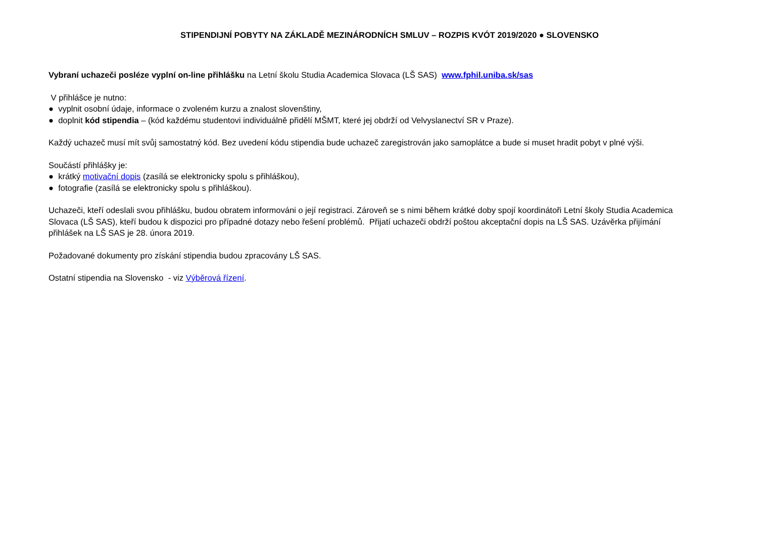STIPENDIJNÍ POBYTY NA ZÁKLADĚ MEZINÁRODNÍCH SMLUV – ROZPIS KVÓT 2019/2020 ● SLOVENSKO
Vybraní uchazeči posléze vyplní on-line přihlášku na Letní školu Studia Academica Slovaca (LŠ SAS) www.fphil.uniba.sk/sas
V přihlášce je nutno:
● vyplnit osobní údaje, informace o zvoleném kurzu a znalost slovenštiny,
● doplnit kód stipendia – (kód každému studentovi individuálně přidělí MŠMT, které jej obdrží od Velvyslanectví SR v Praze).
Každý uchazeč musí mít svůj samostatný kód. Bez uvedení kódu stipendia bude uchazeč zaregistrován jako samoplátce a bude si muset hradit pobyt v plné výši.
Součástí přihlášky je:
● krátký motivační dopis (zasílá se elektronicky spolu s přihláškou),
● fotografie (zasílá se elektronicky spolu s přihláškou).
Uchazeči, kteří odeslali svou přihlášku, budou obratem informováni o její registraci. Zároveň se s nimi během krátké doby spojí koordinátoři Letní školy Studia Academica Slovaca (LŠ SAS), kteří budou k dispozici pro případné dotazy nebo řešení problémů. Přijatí uchazeči obdrží poštou akceptační dopis na LŠ SAS. Uzávěrka přijímání přihlášek na LŠ SAS je 28. února 2019.
Požadované dokumenty pro získání stipendia budou zpracovány LŠ SAS.
Ostatní stipendia na Slovensko - viz Výběrová řízení.